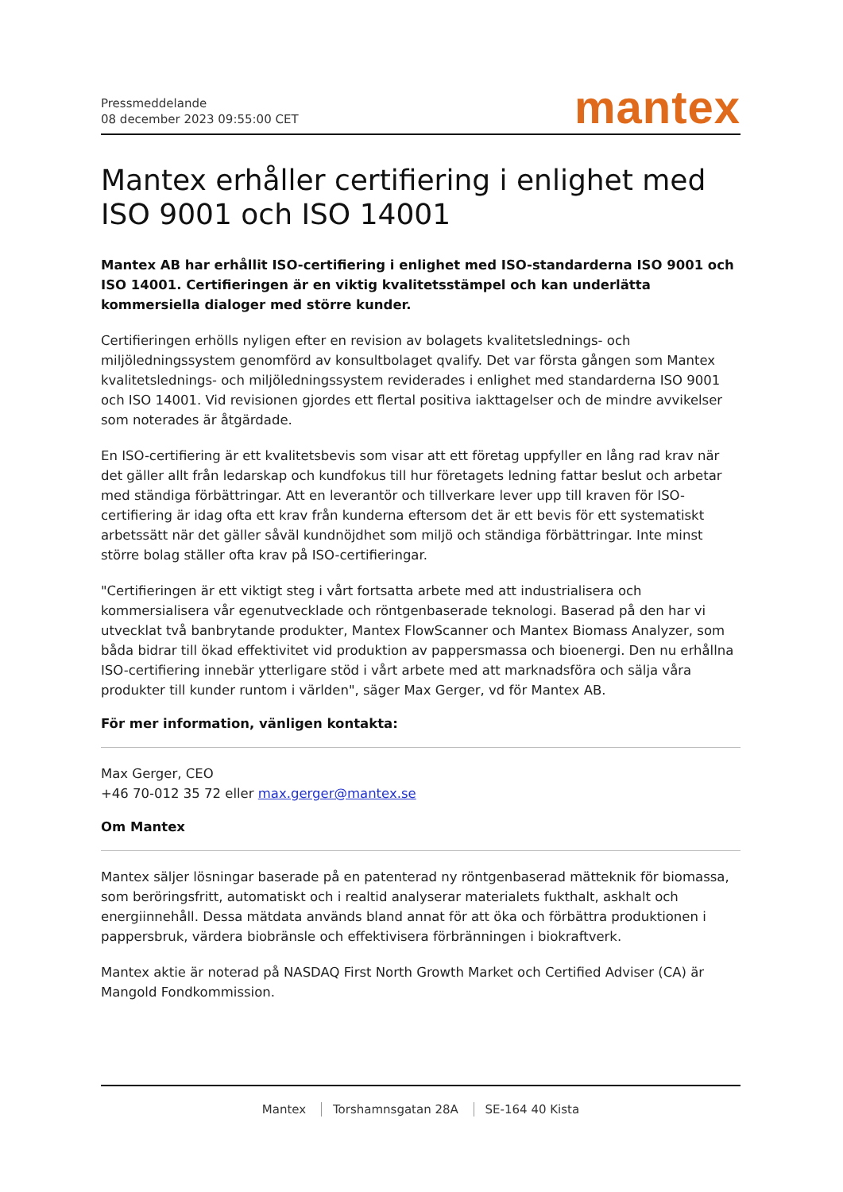Pressmeddelande
08 december 2023 09:55:00 CET
mantex
Mantex erhåller certifiering i enlighet med ISO 9001 och ISO 14001
Mantex AB har erhållit ISO-certifiering i enlighet med ISO-standarderna ISO 9001 och ISO 14001. Certifieringen är en viktig kvalitetsstämpel och kan underlätta kommersiella dialoger med större kunder.
Certifieringen erhölls nyligen efter en revision av bolagets kvalitetslednings- och miljöledningssystem genomförd av konsultbolaget qvalify. Det var första gången som Mantex kvalitetslednings- och miljöledningssystem reviderades i enlighet med standarderna ISO 9001 och ISO 14001. Vid revisionen gjordes ett flertal positiva iakttagelser och de mindre avvikelser som noterades är åtgärdade.
En ISO-certifiering är ett kvalitetsbevis som visar att ett företag uppfyller en lång rad krav när det gäller allt från ledarskap och kundfokus till hur företagets ledning fattar beslut och arbetar med ständiga förbättringar. Att en leverantör och tillverkare lever upp till kraven för ISO-certifiering är idag ofta ett krav från kunderna eftersom det är ett bevis för ett systematiskt arbetssätt när det gäller såväl kundnöjdhet som miljö och ständiga förbättringar. Inte minst större bolag ställer ofta krav på ISO-certifieringar.
"Certifieringen är ett viktigt steg i vårt fortsatta arbete med att industrialisera och kommersialisera vår egenutvecklade och röntgenbaserade teknologi. Baserad på den har vi utvecklat två banbrytande produkter, Mantex FlowScanner och Mantex Biomass Analyzer, som båda bidrar till ökad effektivitet vid produktion av pappersmassa och bioenergi. Den nu erhållna ISO-certifiering innebär ytterligare stöd i vårt arbete med att marknadsföra och sälja våra produkter till kunder runtom i världen", säger Max Gerger, vd för Mantex AB.
För mer information, vänligen kontakta:
Max Gerger, CEO
+46 70-012 35 72 eller max.gerger@mantex.se
Om Mantex
Mantex säljer lösningar baserade på en patenterad ny röntgenbaserad mätteknik för biomassa, som beröringsfritt, automatiskt och i realtid analyserar materialets fukthalt, askhalt och energiinnehåll. Dessa mätdata används bland annat för att öka och förbättra produktionen i pappersbruk, värdera biobränsle och effektivisera förbränningen i biokraftverk.
Mantex aktie är noterad på NASDAQ First North Growth Market och Certified Adviser (CA) är Mangold Fondkommission.
Mantex Torshamnsgatan 28A SE-164 40 Kista